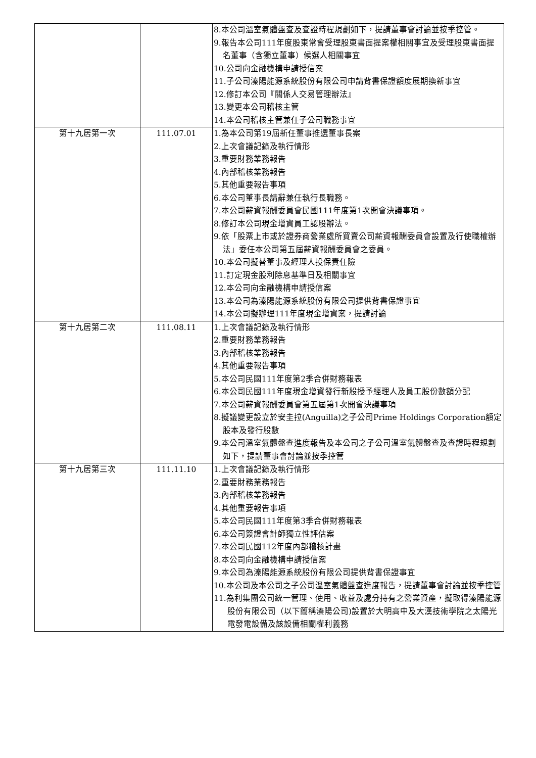| | | 8.本公司溫室氣體盤查及查證時程規劃如下，提請董事會討論並按季控管。 9.報告本公司111年度股東常會受理股東書面提案權相關事宜及受理股東書面提名董事（含獨立董事）候選人相關事宜 10.公司向金融機構申請授信案 11.子公司溱陽能源系統股份有限公司申請背書保證額度展期換新事宜 12.修訂本公司『關係人交易管理辦法』 13.變更本公司稽核主管 14.本公司稽核主管兼任子公司職務事宜 |
| 第十九居第一次 | 111.07.01 | 1.為本公司第19屆新任董事推選董事長案 2.上次會議記錄及執行情形 3.重要財務業務報告 4.內部稽核業務報告 5.其他重要報告事項 6.本公司董事長請辭兼任執行長職務。 7.本公司薪資報酬委員會民國111年度第1次開會決議事項。 8.修訂本公司現金增資員工認股辦法。 9.依「股票上市或於證券商營業處所買賣公司薪資報酬委員會設置及行使職權辦法」委任本公司第五屆薪資報酬委員會之委員。 10.本公司擬替董事及經理人投保責任險 11.訂定現金股利除息基準日及相關事宜 12.本公司向金融機構申請授信案 13.本公司為溱陽能源系統股份有限公司提供背書保證事宜 14.本公司擬辦理111年度現金增資案，提請討論 |
| 第十九居第二次 | 111.08.11 | 1.上次會議記錄及執行情形 2.重要財務業務報告 3.內部稽核業務報告 4.其他重要報告事項 5.本公司民國111年度第2季合併財務報表 6.本公司民國111年度現金增資發行新股授予經理人及員工股份數額分配 7.本公司薪資報酬委員會第五屆第1次開會決議事項 8.擬議變更設立於安圭拉(Anguilla)之子公司Prime Holdings Corporation額定股本及發行股數 9.本公司溫室氣體盤查進度報告及本公司之子公司溫室氣體盤查及查證時程規劃如下，提請董事會討論並按季控管 |
| 第十九居第三次 | 111.11.10 | 1.上次會議記錄及執行情形 2.重要財務業務報告 3.內部稽核業務報告 4.其他重要報告事項 5.本公司民國111年度第3季合併財務報表 6.本公司簽證會計師獨立性評估案 7.本公司民國112年度內部稽核計畫 8.本公司向金融機構申請授信案 9.本公司為溱陽能源系統股份有限公司提供背書保證事宜 10.本公司及本公司之子公司溫室氣體盤查進度報告，提請董事會討論並按季控管 11.為利集團公司統一管理、使用、收益及處分持有之營業資產，擬取得溱陽能源股份有限公司（以下簡稱溱陽公司)設置於大明高中及大漢技術學院之太陽光電發電設備及該設備相關權利義務 |